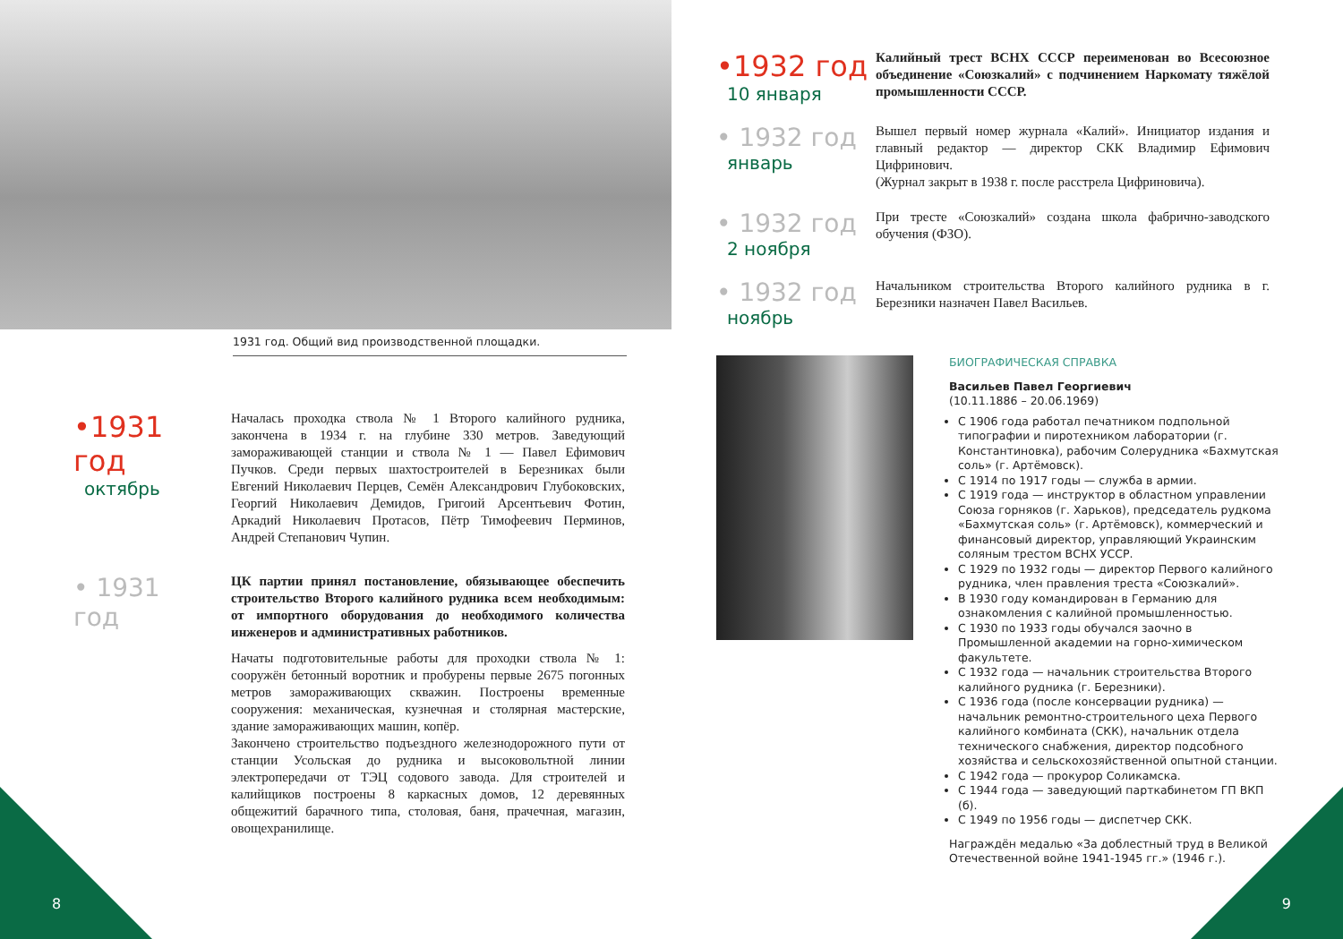1931 год. Общий вид производственной площадки.
•1931 год
октябрь
Началась проходка ствола № 1 Второго калийного рудника, закончена в 1934 г. на глубине 330 метров. Заведующий замораживающей станции и ствола № 1 — Павел Ефимович Пучков. Среди первых шахтостроителей в Березниках были Евгений Николаевич Перцев, Семён Александрович Глубоковских, Георгий Николаевич Демидов, Григоий Арсентьевич Фотин, Аркадий Николаевич Протасов, Пётр Тимофеевич Перминов, Андрей Степанович Чупин.
• 1931 год
ЦК партии принял постановление, обязывающее обеспечить строительство Второго калийного рудника всем необходимым: от импортного оборудования до необходимого количества инженеров и административных работников.
Начаты подготовительные работы для проходки ствола № 1: сооружён бетонный воротник и пробурены первые 2675 погонных метров замораживающих скважин. Построены временные сооружения: механическая, кузнечная и столярная мастерские, здание замораживающих машин, копёр.
Закончено строительство подъездного железнодорожного пути от станции Усольская до рудника и высоковольтной линии электропередачи от ТЭЦ содового завода. Для строителей и калийщиков построены 8 каркасных домов, 12 деревянных общежитий барачного типа, столовая, баня, прачечная, магазин, овощехранилище.
•1932 год
10 января
Калийный трест ВСНХ СССР переименован во Всесоюзное объединение «Союзкалий» с подчинением Наркомату тяжёлой промышленности СССР.
• 1932 год
январь
Вышел первый номер журнала «Калий». Инициатор издания и главный редактор — директор СКК Владимир Ефимович Цифринович.
(Журнал закрыт в 1938 г. после расстрела Цифриновича).
• 1932 год
2 ноября
При тресте «Союзкалий» создана школа фабрично-заводского обучения (ФЗО).
• 1932 год
ноябрь
Начальником строительства Второго калийного рудника в г. Березники назначен Павел Васильев.
БИОГРАФИЧЕСКАЯ СПРАВКА
Васильев Павел Георгиевич
(10.11.1886 – 20.06.1969)
С 1906 года работал печатником подпольной типографии и пиротехником лаборатории (г. Константиновка), рабочим Солерудника «Бахмутская соль» (г. Артёмовск).
С 1914 по 1917 годы — служба в армии.
С 1919 года — инструктор в областном управлении Союза горняков (г. Харьков), председатель рудкома «Бахмутская соль» (г. Артёмовск), коммерческий и финансовый директор, управляющий Украинским соляным трестом ВСНХ УССР.
С 1929 по 1932 годы — директор Первого калийного рудника, член правления треста «Союзкалий».
В 1930 году командирован в Германию для ознакомления с калийной промышленностью.
С 1930 по 1933 годы обучался заочно в Промышленной академии на горно-химическом факультете.
С 1932 года — начальник строительства Второго калийного рудника (г. Березники).
С 1936 года (после консервации рудника) — начальник ремонтно-строительного цеха Первого калийного комбината (СКК), начальник отдела технического снабжения, директор подсобного хозяйства и сельскохозяйственной опытной станции.
С 1942 года — прокурор Соликамска.
С 1944 года — заведующий парткабинетом ГП ВКП (б).
С 1949 по 1956 годы — диспетчер СКК.
Награждён медалью «За доблестный труд в Великой Отечественной войне 1941-1945 гг.» (1946 г.).
8 9